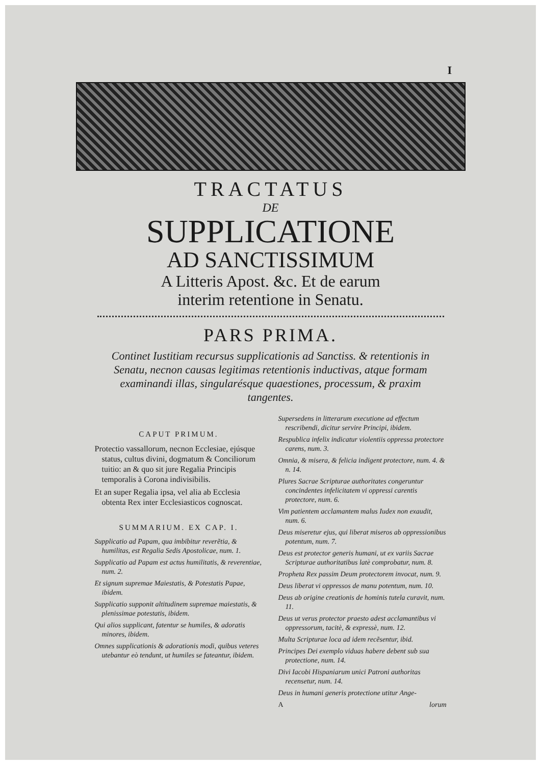I
TRACTATUS
DE
SUPPLICATIONE
AD SANCTISSIMUM
A Litteris Apost. &c. Et de earum
interim retentione in Senatu.
PARS PRIMA.
Continet Iustitiam recursus supplicationis ad Sanctiss. & retentionis in Senatu, necnon causas legitimas retentionis inductivas, atque formam examinandi illas, singularésque quaestiones, processum, & praxim tangentes.
CAPUT PRIMUM.
Protectio vassallorum, necnon Ecclesiae, ejúsque status, cultus divini, dogmatum & Conciliorum tuitio: an & quo sit jure Regalia Principis temporalis à Corona indivisibilis.
Et an super Regalia ipsa, vel alia ab Ecclesia obtenta Rex inter Ecclesiasticos cognoscat.
SUMMARIUM. EX CAP. I.
Supplicatio ad Papam, qua imbibitur reverẽtia, & humilitas, est Regalia Sedis Apostolicae, num. 1.
Supplicatio ad Papam est actus humilitatis, & reverentiae, num. 2.
Et signum supremae Maiestatis, & Potestatis Papae, ibidem.
Supplicatio supponit altitudinem supremae maiestatis, & plenissimae potestatis, ibidem.
Qui alios supplicant, fatentur se humiles, & adoratis minores, ibidem.
Omnes supplicationis & adorationis modi, quibus veteres utebantur eò tendunt, ut humiles se fateantur, ibidem.
Supersedens in litterarum executione ad effectum rescribendi, dicitur servire Principi, ibidem.
Respublica infelix indicatur violentiis oppressa protectore carens, num. 3.
Omnia, & misera, & felicia indigent protectore, num. 4. & n. 14.
Plures Sacrae Scripturae authoritates congeruntur concindentes infelicitatem vi oppressi carentis protectore, num. 6.
Vim patientem acclamantem malus Iudex non exaudit, num. 6.
Deus miseretur ejus, qui liberat miseros ab oppressionibus potentum, num. 7.
Deus est protector generis humani, ut ex variis Sacrae Scripturae authoritatibus latè comprobatur, num. 8.
Propheta Rex passim Deum protectorem invocat, num. 9.
Deus liberat vi oppressos de manu potentum, num. 10.
Deus ab origine creationis de hominis tutela curavit, num. 11.
Deus ut verus protector praesto adest acclamantibus vi oppressorum, tacitè, & expressè, num. 12.
Multa Scripturae loca ad idem recẽsentur, ibid.
Principes Dei exemplo viduas habere debent sub sua protectione, num. 14.
Divi Iacobi Hispaniarum unici Patroni authoritas recensetur, num. 14.
Deus in humani generis protectione utitur Ange-
A lorum